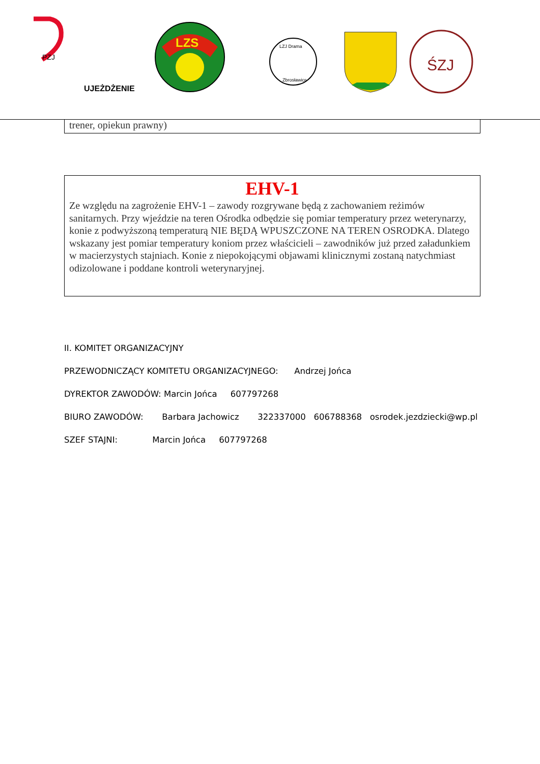PZJ
UJEŻDŻENIE
LZS
LZJ Drama
Zbrosławice
ŚZJ
trener, opiekun prawny)
EHV-1
Ze względu na zagrożenie EHV-1 – zawody rozgrywane będą z zachowaniem reżimów sanitarnych. Przy wjeździe na teren Ośrodka odbędzie się pomiar temperatury przez weterynarzy, konie z podwyższoną temperaturą NIE BĘDĄ WPUSZCZONE NA TEREN OSRODKA. Dlatego wskazany jest pomiar temperatury koniom przez właścicieli – zawodników już przed załadunkiem w macierzystych stajniach. Konie z niepokojącymi objawami klinicznymi zostaną natychmiast odizolowane i poddane kontroli weterynaryjnej.
II. KOMITET ORGANIZACYJNY
PRZEWODNICZĄCY KOMITETU ORGANIZACYJNEGO: Andrzej Jońca
DYREKTOR ZAWODÓW: Marcin Jońca 607797268
BIURO ZAWODÓW: Barbara Jachowicz 322337000 606788368 osrodek.jezdziecki@wp.pl
SZEF STAJNI: Marcin Jońca 607797268